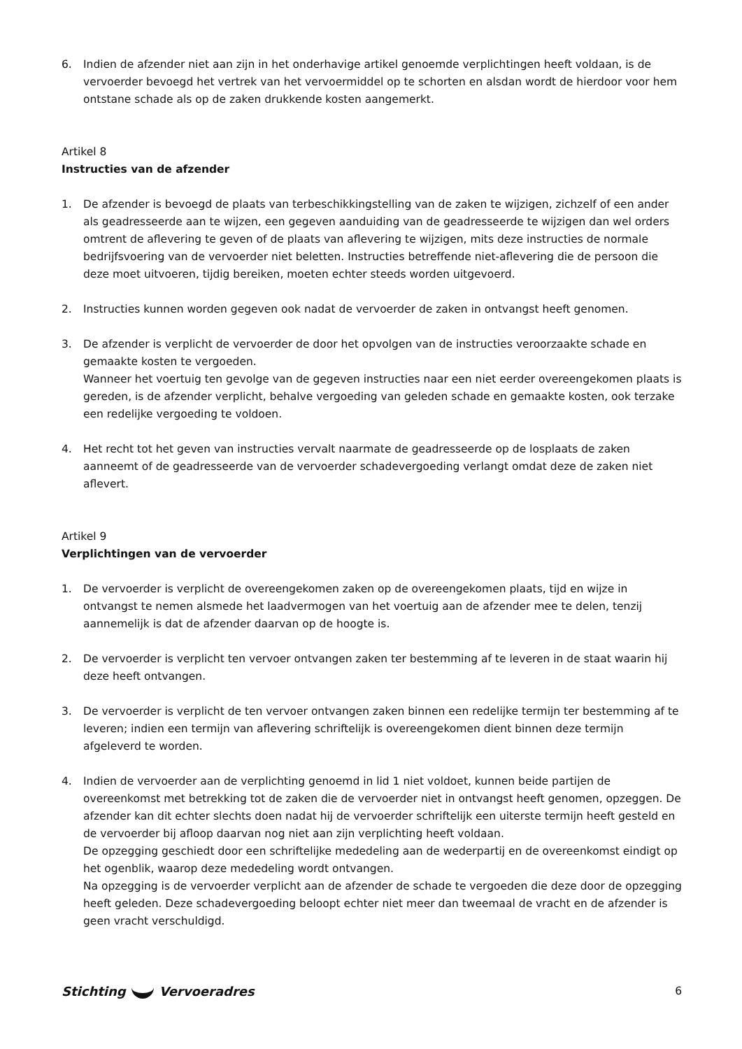6. Indien de afzender niet aan zijn in het onderhavige artikel genoemde verplichtingen heeft voldaan, is de vervoerder bevoegd het vertrek van het vervoermiddel op te schorten en alsdan wordt de hierdoor voor hem ontstane schade als op de zaken drukkende kosten aangemerkt.
Artikel 8
Instructies van de afzender
1. De afzender is bevoegd de plaats van terbeschikkingstelling van de zaken te wijzigen, zichzelf of een ander als geadresseerde aan te wijzen, een gegeven aanduiding van de geadresseerde te wijzigen dan wel orders omtrent de aflevering te geven of de plaats van aflevering te wijzigen, mits deze instructies de normale bedrijfsvoering van de vervoerder niet beletten. Instructies betreffende niet-aflevering die de persoon die deze moet uitvoeren, tijdig bereiken, moeten echter steeds worden uitgevoerd.
2. Instructies kunnen worden gegeven ook nadat de vervoerder de zaken in ontvangst heeft genomen.
3. De afzender is verplicht de vervoerder de door het opvolgen van de instructies veroorzaakte schade en gemaakte kosten te vergoeden.
Wanneer het voertuig ten gevolge van de gegeven instructies naar een niet eerder overeengekomen plaats is gereden, is de afzender verplicht, behalve vergoeding van geleden schade en gemaakte kosten, ook terzake een redelijke vergoeding te voldoen.
4. Het recht tot het geven van instructies vervalt naarmate de geadresseerde op de losplaats de zaken aanneemt of de geadresseerde van de vervoerder schadevergoeding verlangt omdat deze de zaken niet aflevert.
Artikel 9
Verplichtingen van de vervoerder
1. De vervoerder is verplicht de overeengekomen zaken op de overeengekomen plaats, tijd en wijze in ontvangst te nemen alsmede het laadvermogen van het voertuig aan de afzender mee te delen, tenzij aannemelijk is dat de afzender daarvan op de hoogte is.
2. De vervoerder is verplicht ten vervoer ontvangen zaken ter bestemming af te leveren in de staat waarin hij deze heeft ontvangen.
3. De vervoerder is verplicht de ten vervoer ontvangen zaken binnen een redelijke termijn ter bestemming af te leveren; indien een termijn van aflevering schriftelijk is overeengekomen dient binnen deze termijn afgeleverd te worden.
4. Indien de vervoerder aan de verplichting genoemd in lid 1 niet voldoet, kunnen beide partijen de overeenkomst met betrekking tot de zaken die de vervoerder niet in ontvangst heeft genomen, opzeggen. De afzender kan dit echter slechts doen nadat hij de vervoerder schriftelijk een uiterste termijn heeft gesteld en de vervoerder bij afloop daarvan nog niet aan zijn verplichting heeft voldaan.
De opzegging geschiedt door een schriftelijke mededeling aan de wederpartij en de overeenkomst eindigt op het ogenblik, waarop deze mededeling wordt ontvangen.
Na opzegging is de vervoerder verplicht aan de afzender de schade te vergoeden die deze door de opzegging heeft geleden. Deze schadevergoeding beloopt echter niet meer dan tweemaal de vracht en de afzender is geen vracht verschuldigd.
Stichting Vervoeradres 6